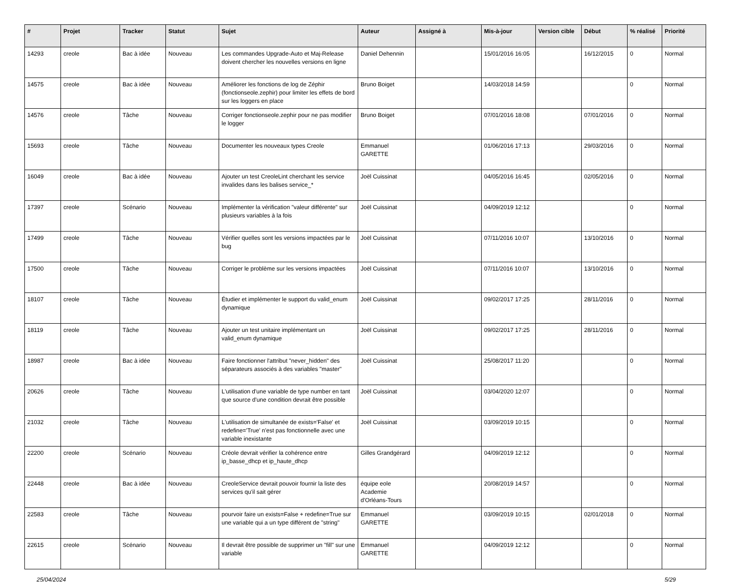| # | Projet | Tracker | Statut | Sujet | Auteur | Assigné à | Mis-à-jour | Version cible | Début | % réalisé | Priorité |
| --- | --- | --- | --- | --- | --- | --- | --- | --- | --- | --- | --- |
| 14293 | creole | Bac à idée | Nouveau | Les commandes Upgrade-Auto et Maj-Release doivent chercher les nouvelles versions en ligne | Daniel Dehennin | | 15/01/2016 16:05 | | 16/12/2015 | 0 | Normal |
| 14575 | creole | Bac à idée | Nouveau | Améliorer les fonctions de log de Zéphir (fonctionseole.zephir) pour limiter les effets de bord sur les loggers en place | Bruno Boiget | | 14/03/2018 14:59 | | | 0 | Normal |
| 14576 | creole | Tâche | Nouveau | Corriger fonctionseole.zephir pour ne pas modifier le logger | Bruno Boiget | | 07/01/2016 18:08 | | 07/01/2016 | 0 | Normal |
| 15693 | creole | Tâche | Nouveau | Documenter les nouveaux types Creole | Emmanuel GARETTE | | 01/06/2016 17:13 | | 29/03/2016 | 0 | Normal |
| 16049 | creole | Bac à idée | Nouveau | Ajouter un test CreoleLint cherchant les service invalides dans les balises service_* | Joël Cuissinat | | 04/05/2016 16:45 | | 02/05/2016 | 0 | Normal |
| 17397 | creole | Scénario | Nouveau | Implémenter la vérification "valeur différente" sur plusieurs variables à la fois | Joël Cuissinat | | 04/09/2019 12:12 | | | 0 | Normal |
| 17499 | creole | Tâche | Nouveau | Vérifier quelles sont les versions impactées par le bug | Joël Cuissinat | | 07/11/2016 10:07 | | 13/10/2016 | 0 | Normal |
| 17500 | creole | Tâche | Nouveau | Corriger le problème sur les versions impactées | Joël Cuissinat | | 07/11/2016 10:07 | | 13/10/2016 | 0 | Normal |
| 18107 | creole | Tâche | Nouveau | Étudier et implémenter le support du valid_enum dynamique | Joël Cuissinat | | 09/02/2017 17:25 | | 28/11/2016 | 0 | Normal |
| 18119 | creole | Tâche | Nouveau | Ajouter un test unitaire implémentant un valid_enum dynamique | Joël Cuissinat | | 09/02/2017 17:25 | | 28/11/2016 | 0 | Normal |
| 18987 | creole | Bac à idée | Nouveau | Faire fonctionner l'attribut "never_hidden" des séparateurs associés à des variables "master" | Joël Cuissinat | | 25/08/2017 11:20 | | | 0 | Normal |
| 20626 | creole | Tâche | Nouveau | L'utilisation d'une variable de type number en tant que source d'une condition devrait être possible | Joël Cuissinat | | 03/04/2020 12:07 | | | 0 | Normal |
| 21032 | creole | Tâche | Nouveau | L'utilisation de simultanée de exists='False' et redefine='True' n'est pas fonctionnelle avec une variable inexistante | Joël Cuissinat | | 03/09/2019 10:15 | | | 0 | Normal |
| 22200 | creole | Scénario | Nouveau | Créole devrait vérifier la cohérence entre ip_basse_dhcp et ip_haute_dhcp | Gilles Grandgérard | | 04/09/2019 12:12 | | | 0 | Normal |
| 22448 | creole | Bac à idée | Nouveau | CreoleService devrait pouvoir fournir la liste des services qu'il sait gérer | équipe eole Academie d'Orléans-Tours | | 20/08/2019 14:57 | | | 0 | Normal |
| 22583 | creole | Tâche | Nouveau | pourvoir faire un exists=False + redefine=True sur une variable qui a un type différent de "string" | Emmanuel GARETTE | | 03/09/2019 10:15 | | 02/01/2018 | 0 | Normal |
| 22615 | creole | Scénario | Nouveau | Il devrait être possible de supprimer un "fill" sur une variable | Emmanuel GARETTE | | 04/09/2019 12:12 | | | 0 | Normal |
25/04/2024 5/29